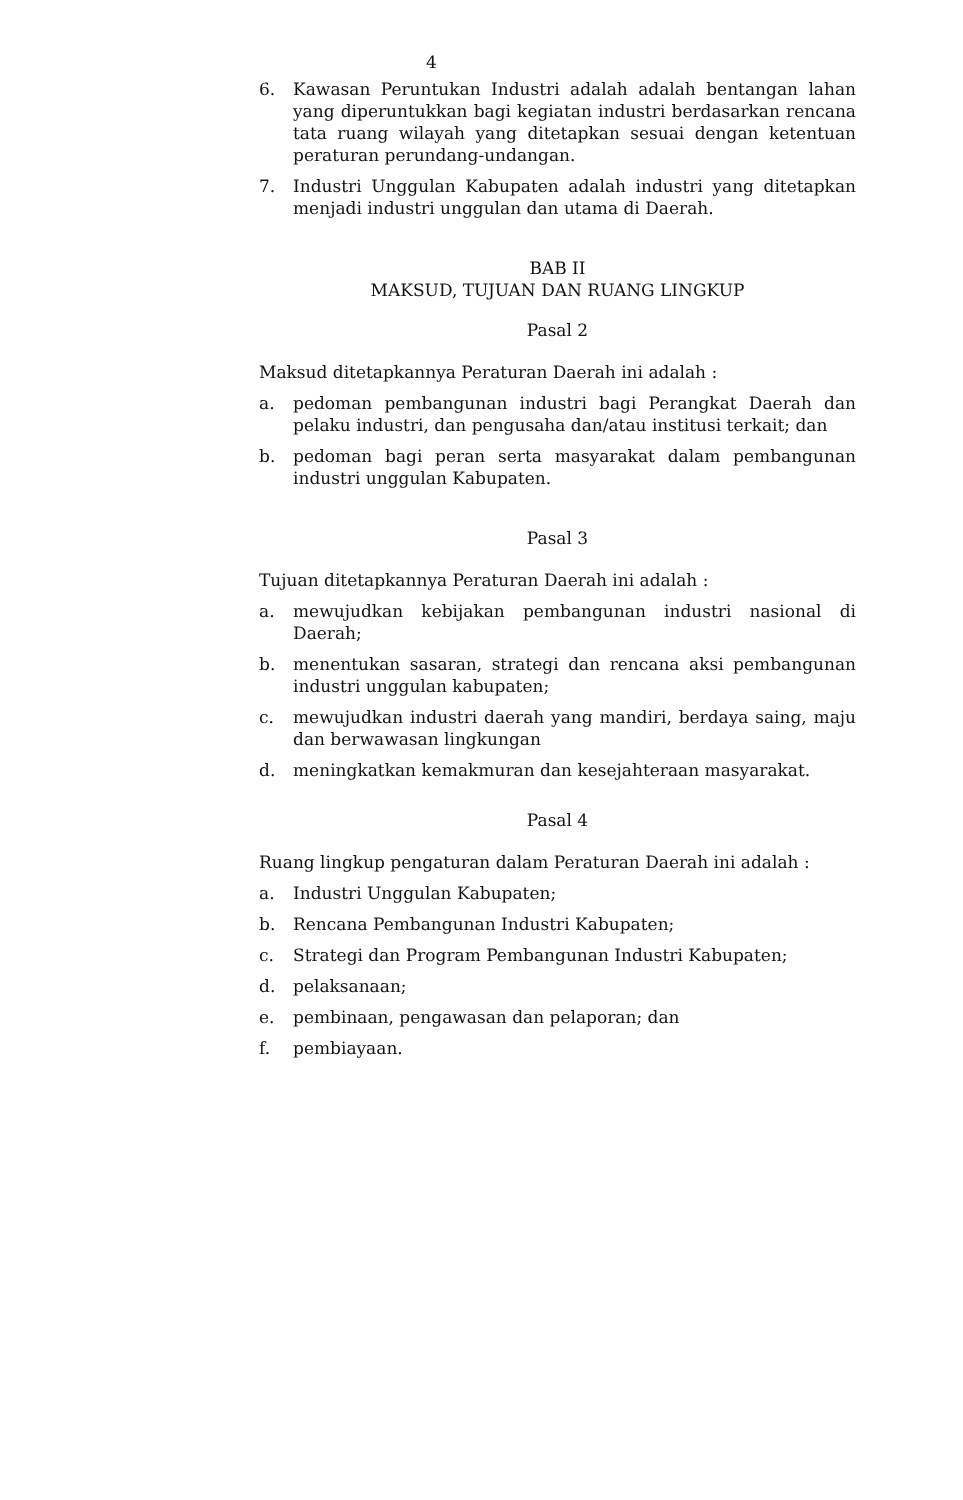4
6. Kawasan Peruntukan Industri adalah adalah bentangan lahan yang diperuntukkan bagi kegiatan industri berdasarkan rencana tata ruang wilayah yang ditetapkan sesuai dengan ketentuan peraturan perundang-undangan.
7. Industri Unggulan Kabupaten adalah industri yang ditetapkan menjadi industri unggulan dan utama di Daerah.
BAB II
MAKSUD, TUJUAN DAN RUANG LINGKUP
Pasal 2
Maksud ditetapkannya Peraturan Daerah ini adalah :
a. pedoman pembangunan industri bagi Perangkat Daerah dan pelaku industri, dan pengusaha dan/atau institusi terkait; dan
b. pedoman bagi peran serta masyarakat dalam pembangunan industri unggulan Kabupaten.
Pasal 3
Tujuan ditetapkannya Peraturan Daerah ini adalah :
a. mewujudkan kebijakan pembangunan industri nasional di Daerah;
b. menentukan sasaran, strategi dan rencana aksi pembangunan industri unggulan kabupaten;
c. mewujudkan industri daerah yang mandiri, berdaya saing, maju dan berwawasan lingkungan
d. meningkatkan kemakmuran dan kesejahteraan masyarakat.
Pasal 4
Ruang lingkup pengaturan dalam Peraturan Daerah ini adalah :
a. Industri Unggulan Kabupaten;
b. Rencana Pembangunan Industri Kabupaten;
c. Strategi dan Program Pembangunan Industri Kabupaten;
d. pelaksanaan;
e. pembinaan, pengawasan dan pelaporan; dan
f. pembiayaan.